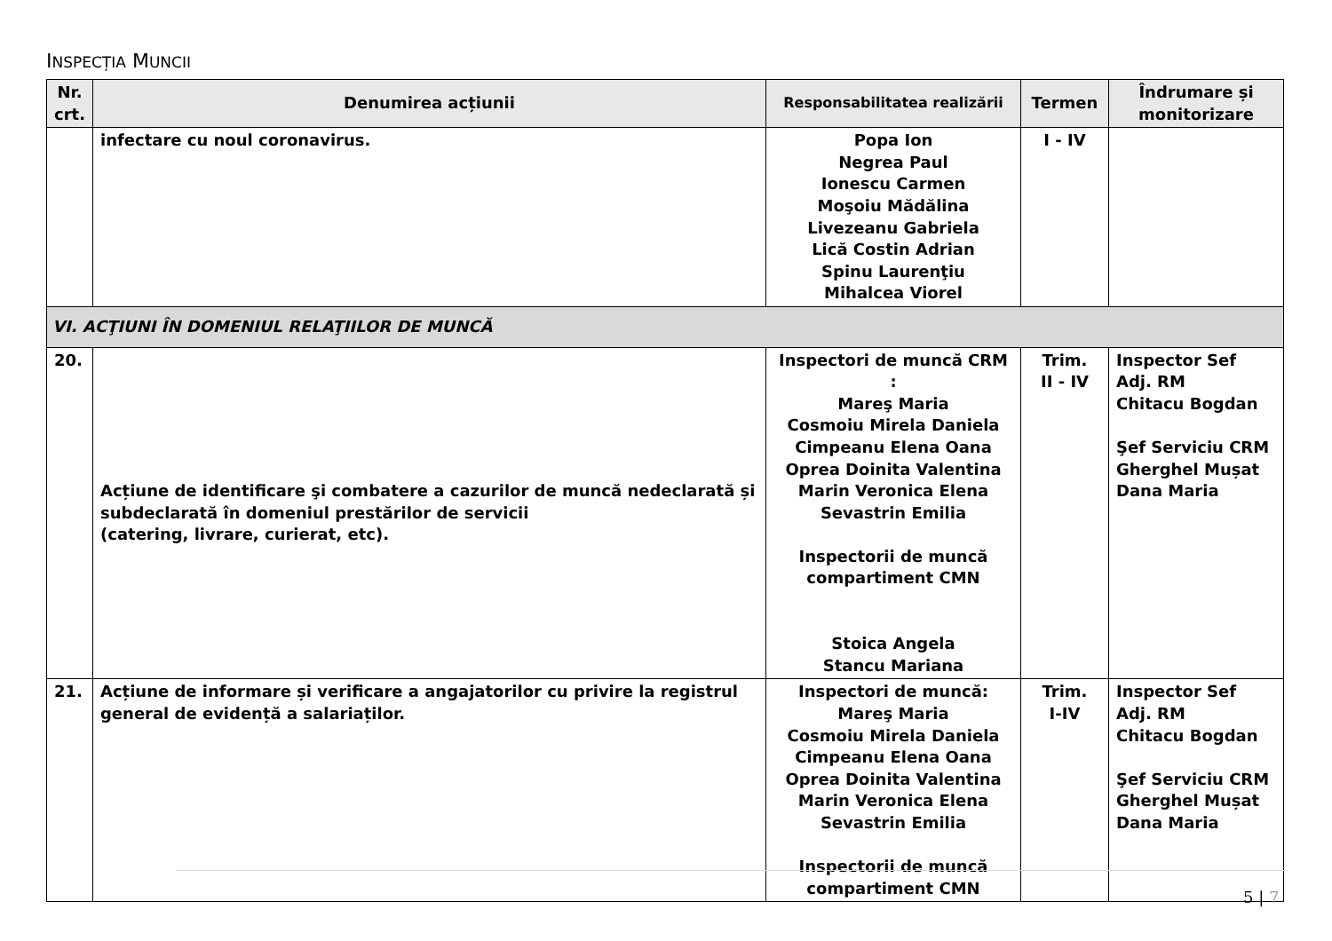INSPECȚIA MUNCII
| Nr. crt. | Denumirea acțiunii | Responsabilitatea realizării | Termen | Îndrumare și monitorizare |
| --- | --- | --- | --- | --- |
| | infectare cu noul coronavirus. | Popa Ion Negrea Paul Ionescu Carmen Moşoiu Mădălina Livezeanu Gabriela Lică Costin Adrian Spinu Laurenţiu Mihalcea Viorel | I - IV | |
| VI. ACŢIUNI ÎN DOMENIUL RELAŢIILOR DE MUNCĂ | | | | |
| 20. | Acțiune de identificare şi combatere a cazurilor de muncă nedeclarată și subdeclarată în domeniul prestărilor de servicii (catering, livrare, curierat, etc). | Inspectori de muncă CRM : Mareş Maria Cosmoiu Mirela Daniela Cimpeanu Elena Oana Oprea Doinita Valentina Marin Veronica Elena Sevastrin Emilia Inspectorii de muncă compartiment CMN Stoica Angela Stancu Mariana | Trim. II - IV | Inspector Sef Adj. RM Chitacu Bogdan Şef Serviciu CRM Gherghel Mușat Dana Maria |
| 21. | Acțiune de informare și verificare a angajatorilor cu privire la registrul general de evidență a salariaților. | Inspectori de muncă: Mareş Maria Cosmoiu Mirela Daniela Cimpeanu Elena Oana Oprea Doinita Valentina Marin Veronica Elena Sevastrin Emilia Inspectorii de muncă compartiment CMN | Trim. I-IV | Inspector Sef Adj. RM Chitacu Bogdan Şef Serviciu CRM Gherghel Mușat Dana Maria |
5 | 7